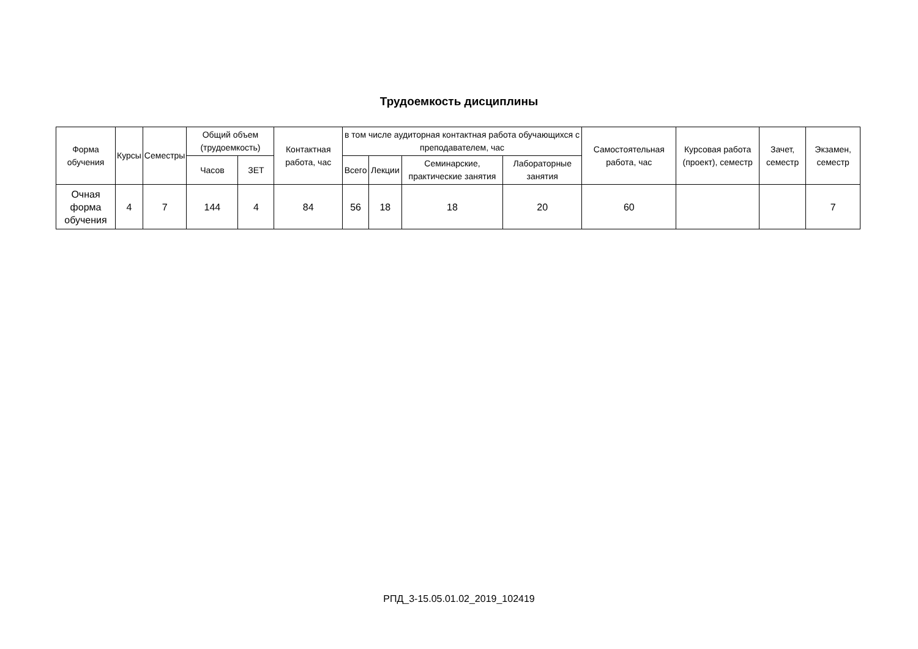Трудоемкость дисциплины
| Форма обучения | Курсы | Семестры | Общий объем (трудоемкость) | | Контактная работа, час | в том числе аудиторная контактная работа обучающихся с преподавателем, час | | | | Самостоятельная работа, час | Курсовая работа (проект), семестр | Зачет, семестр | Экзамен, семестр |
| --- | --- | --- | --- | --- | --- | --- | --- | --- | --- | --- | --- | --- | --- |
| | | | Часов | ЗЕТ | | Всего | Лекции | Семинарские, практические занятия | Лабораторные занятия | | | | |
| Очная форма обучения | 4 | 7 | 144 | 4 | 84 | 56 | 18 | 18 | 20 | 60 | | | 7 |
РПД_3-15.05.01.02_2019_102419